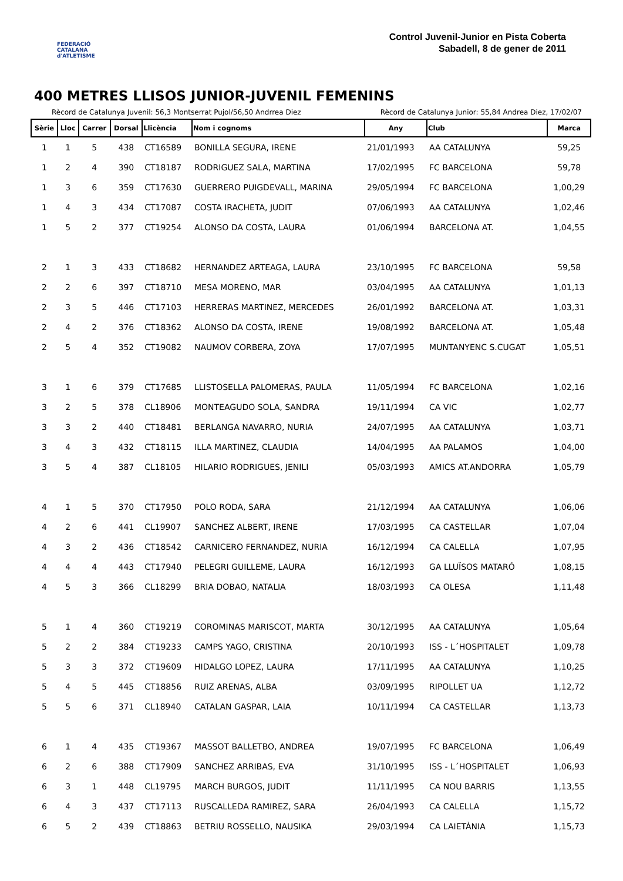FEDERACIÓ CATALANA d'ATLETISME
Control Juvenil-Junior en Pista Coberta
Sabadell, 8 de gener de 2011
400 METRES LLISOS JUNIOR-JUVENIL FEMENINS
Rècord de Catalunya Juvenil: 56,3 Montserrat Pujol/56,50 Andrrea Diez Rècord de Catalunya Junior: 55,84 Andrea Diez, 17/02/07
| Sèrie | Lloc | Carrer | Dorsal | Llicència | Nom i cognoms | Any | Club | Marca |
| --- | --- | --- | --- | --- | --- | --- | --- | --- |
| 1 | 1 | 5 | 438 | CT16589 | BONILLA SEGURA, IRENE | 21/01/1993 | AA CATALUNYA | 59,25 |
| 1 | 2 | 4 | 390 | CT18187 | RODRIGUEZ SALA, MARTINA | 17/02/1995 | FC BARCELONA | 59,78 |
| 1 | 3 | 6 | 359 | CT17630 | GUERRERO PUIGDEVALL, MARINA | 29/05/1994 | FC BARCELONA | 1,00,29 |
| 1 | 4 | 3 | 434 | CT17087 | COSTA IRACHETA, JUDIT | 07/06/1993 | AA CATALUNYA | 1,02,46 |
| 1 | 5 | 2 | 377 | CT19254 | ALONSO DA COSTA, LAURA | 01/06/1994 | BARCELONA AT. | 1,04,55 |
| 2 | 1 | 3 | 433 | CT18682 | HERNANDEZ ARTEAGA, LAURA | 23/10/1995 | FC BARCELONA | 59,58 |
| 2 | 2 | 6 | 397 | CT18710 | MESA MORENO, MAR | 03/04/1995 | AA CATALUNYA | 1,01,13 |
| 2 | 3 | 5 | 446 | CT17103 | HERRERAS MARTINEZ, MERCEDES | 26/01/1992 | BARCELONA AT. | 1,03,31 |
| 2 | 4 | 2 | 376 | CT18362 | ALONSO DA COSTA, IRENE | 19/08/1992 | BARCELONA AT. | 1,05,48 |
| 2 | 5 | 4 | 352 | CT19082 | NAUMOV CORBERA, ZOYA | 17/07/1995 | MUNTANYENC S.CUGAT | 1,05,51 |
| 3 | 1 | 6 | 379 | CT17685 | LLISTOSELLA PALOMERAS, PAULA | 11/05/1994 | FC BARCELONA | 1,02,16 |
| 3 | 2 | 5 | 378 | CL18906 | MONTEAGUDO SOLA, SANDRA | 19/11/1994 | CA VIC | 1,02,77 |
| 3 | 3 | 2 | 440 | CT18481 | BERLANGA NAVARRO, NURIA | 24/07/1995 | AA CATALUNYA | 1,03,71 |
| 3 | 4 | 3 | 432 | CT18115 | ILLA MARTINEZ, CLAUDIA | 14/04/1995 | AA PALAMOS | 1,04,00 |
| 3 | 5 | 4 | 387 | CL18105 | HILARIO RODRIGUES, JENILI | 05/03/1993 | AMICS AT.ANDORRA | 1,05,79 |
| 4 | 1 | 5 | 370 | CT17950 | POLO RODA, SARA | 21/12/1994 | AA CATALUNYA | 1,06,06 |
| 4 | 2 | 6 | 441 | CL19907 | SANCHEZ ALBERT, IRENE | 17/03/1995 | CA CASTELLAR | 1,07,04 |
| 4 | 3 | 2 | 436 | CT18542 | CARNICERO FERNANDEZ, NURIA | 16/12/1994 | CA CALELLA | 1,07,95 |
| 4 | 4 | 4 | 443 | CT17940 | PELEGRI GUILLEME, LAURA | 16/12/1993 | GA LLUÏSOS MATARÓ | 1,08,15 |
| 4 | 5 | 3 | 366 | CL18299 | BRIA DOBAO, NATALIA | 18/03/1993 | CA OLESA | 1,11,48 |
| 5 | 1 | 4 | 360 | CT19219 | COROMINAS MARISCOT, MARTA | 30/12/1995 | AA CATALUNYA | 1,05,64 |
| 5 | 2 | 2 | 384 | CT19233 | CAMPS YAGO, CRISTINA | 20/10/1993 | ISS - L´HOSPITALET | 1,09,78 |
| 5 | 3 | 3 | 372 | CT19609 | HIDALGO LOPEZ, LAURA | 17/11/1995 | AA CATALUNYA | 1,10,25 |
| 5 | 4 | 5 | 445 | CT18856 | RUIZ ARENAS, ALBA | 03/09/1995 | RIPOLLET UA | 1,12,72 |
| 5 | 5 | 6 | 371 | CL18940 | CATALAN GASPAR, LAIA | 10/11/1994 | CA CASTELLAR | 1,13,73 |
| 6 | 1 | 4 | 435 | CT19367 | MASSOT BALLETBO, ANDREA | 19/07/1995 | FC BARCELONA | 1,06,49 |
| 6 | 2 | 6 | 388 | CT17909 | SANCHEZ ARRIBAS, EVA | 31/10/1995 | ISS - L´HOSPITALET | 1,06,93 |
| 6 | 3 | 1 | 448 | CL19795 | MARCH BURGOS, JUDIT | 11/11/1995 | CA NOU BARRIS | 1,13,55 |
| 6 | 4 | 3 | 437 | CT17113 | RUSCALLEDA RAMIREZ, SARA | 26/04/1993 | CA CALELLA | 1,15,72 |
| 6 | 5 | 2 | 439 | CT18863 | BETRIU ROSSELLO, NAUSIKA | 29/03/1994 | CA LAIETÀNIA | 1,15,73 |